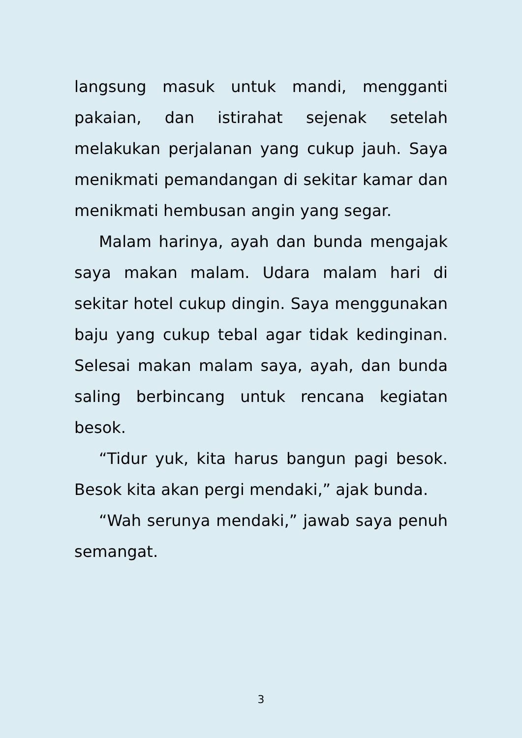langsung masuk untuk mandi, mengganti pakaian, dan istirahat sejenak setelah melakukan perjalanan yang cukup jauh. Saya menikmati pemandangan di sekitar kamar dan menikmati hembusan angin yang segar.
Malam harinya, ayah dan bunda mengajak saya makan malam. Udara malam hari di sekitar hotel cukup dingin. Saya menggunakan baju yang cukup tebal agar tidak kedinginan. Selesai makan malam saya, ayah, dan bunda saling berbincang untuk rencana kegiatan besok.
“Tidur yuk, kita harus bangun pagi besok. Besok kita akan pergi mendaki,” ajak bunda.
“Wah serunya mendaki,” jawab saya penuh semangat.
3